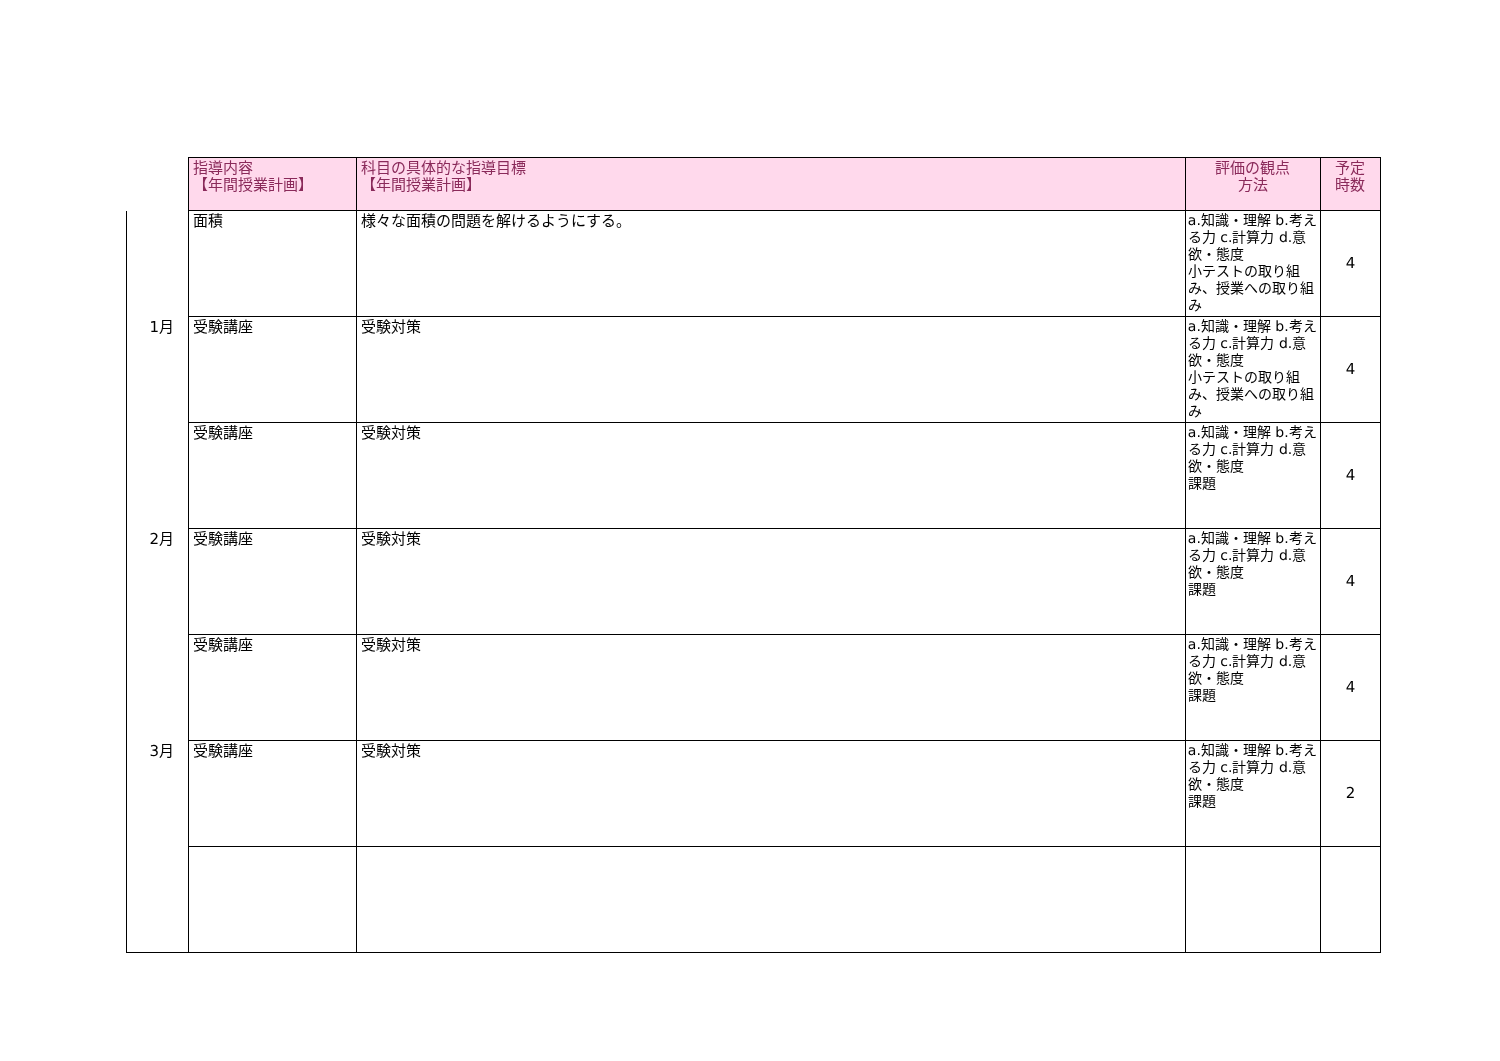| | 指導内容 【年間授業計画】 | 科目の具体的な指導目標 【年間授業計画】 | 評価の観点 方法 | 予定 時数 |
| --- | --- | --- | --- | --- |
| | 面積 | 様々な面積の問題を解けるようにする。 | a.知識・理解 b.考える力 c.計算力 d.意欲・態度 小テストの取り組み、授業への取り組み | 4 |
| 1月 | 受験講座 | 受験対策 | a.知識・理解 b.考える力 c.計算力 d.意欲・態度 小テストの取り組み、授業への取り組み | 4 |
| | 受験講座 | 受験対策 | a.知識・理解 b.考える力 c.計算力 d.意欲・態度 課題 | 4 |
| 2月 | 受験講座 | 受験対策 | a.知識・理解 b.考える力 c.計算力 d.意欲・態度 課題 | 4 |
| | 受験講座 | 受験対策 | a.知識・理解 b.考える力 c.計算力 d.意欲・態度 課題 | 4 |
| 3月 | 受験講座 | 受験対策 | a.知識・理解 b.考える力 c.計算力 d.意欲・態度 課題 | 2 |